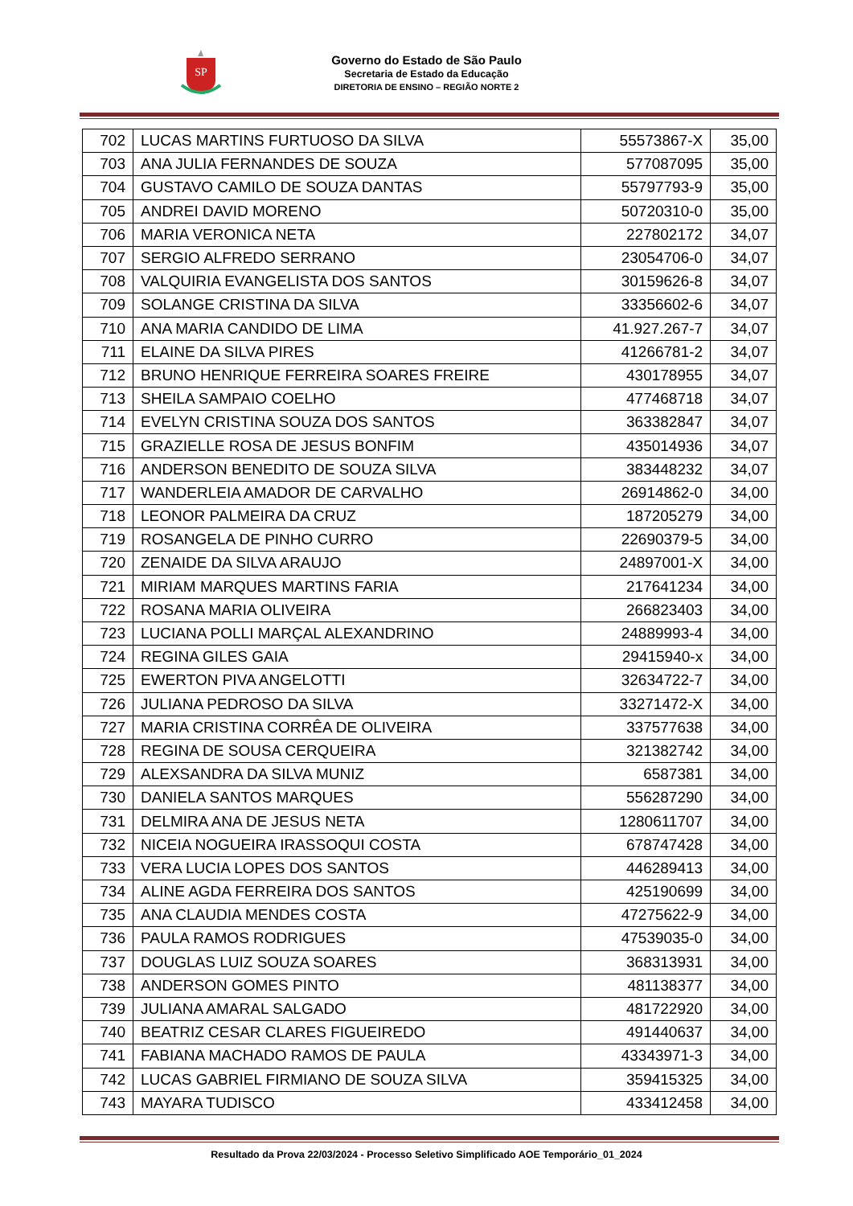SP
Governo do Estado de São Paulo
Secretaria de Estado da Educação
DIRETORIA DE ENSINO – REGIÃO NORTE 2
| 702 | LUCAS MARTINS FURTUOSO DA SILVA | 55573867-X | 35,00 |
| 703 | ANA JULIA FERNANDES DE SOUZA | 577087095 | 35,00 |
| 704 | GUSTAVO CAMILO DE SOUZA DANTAS | 55797793-9 | 35,00 |
| 705 | ANDREI DAVID MORENO | 50720310-0 | 35,00 |
| 706 | MARIA VERONICA NETA | 227802172 | 34,07 |
| 707 | SERGIO ALFREDO SERRANO | 23054706-0 | 34,07 |
| 708 | VALQUIRIA EVANGELISTA DOS SANTOS | 30159626-8 | 34,07 |
| 709 | SOLANGE CRISTINA DA SILVA | 33356602-6 | 34,07 |
| 710 | ANA MARIA CANDIDO DE LIMA | 41.927.267-7 | 34,07 |
| 711 | ELAINE DA SILVA PIRES | 41266781-2 | 34,07 |
| 712 | BRUNO HENRIQUE FERREIRA SOARES FREIRE | 430178955 | 34,07 |
| 713 | SHEILA SAMPAIO COELHO | 477468718 | 34,07 |
| 714 | EVELYN CRISTINA SOUZA DOS SANTOS | 363382847 | 34,07 |
| 715 | GRAZIELLE ROSA DE JESUS BONFIM | 435014936 | 34,07 |
| 716 | ANDERSON BENEDITO DE SOUZA SILVA | 383448232 | 34,07 |
| 717 | WANDERLEIA AMADOR DE CARVALHO | 26914862-0 | 34,00 |
| 718 | LEONOR PALMEIRA DA CRUZ | 187205279 | 34,00 |
| 719 | ROSANGELA DE PINHO CURRO | 22690379-5 | 34,00 |
| 720 | ZENAIDE DA SILVA ARAUJO | 24897001-X | 34,00 |
| 721 | MIRIAM MARQUES MARTINS FARIA | 217641234 | 34,00 |
| 722 | ROSANA MARIA OLIVEIRA | 266823403 | 34,00 |
| 723 | LUCIANA POLLI MARÇAL ALEXANDRINO | 24889993-4 | 34,00 |
| 724 | REGINA GILES GAIA | 29415940-x | 34,00 |
| 725 | EWERTON PIVA ANGELOTTI | 32634722-7 | 34,00 |
| 726 | JULIANA PEDROSO DA SILVA | 33271472-X | 34,00 |
| 727 | MARIA CRISTINA CORRÊA DE OLIVEIRA | 337577638 | 34,00 |
| 728 | REGINA DE SOUSA CERQUEIRA | 321382742 | 34,00 |
| 729 | ALEXSANDRA DA SILVA MUNIZ | 6587381 | 34,00 |
| 730 | DANIELA SANTOS MARQUES | 556287290 | 34,00 |
| 731 | DELMIRA ANA DE JESUS NETA | 1280611707 | 34,00 |
| 732 | NICEIA NOGUEIRA IRASSOQUI COSTA | 678747428 | 34,00 |
| 733 | VERA LUCIA LOPES DOS SANTOS | 446289413 | 34,00 |
| 734 | ALINE AGDA FERREIRA DOS SANTOS | 425190699 | 34,00 |
| 735 | ANA CLAUDIA MENDES COSTA | 47275622-9 | 34,00 |
| 736 | PAULA RAMOS RODRIGUES | 47539035-0 | 34,00 |
| 737 | DOUGLAS LUIZ SOUZA SOARES | 368313931 | 34,00 |
| 738 | ANDERSON GOMES PINTO | 481138377 | 34,00 |
| 739 | JULIANA AMARAL SALGADO | 481722920 | 34,00 |
| 740 | BEATRIZ CESAR CLARES FIGUEIREDO | 491440637 | 34,00 |
| 741 | FABIANA MACHADO RAMOS DE PAULA | 43343971-3 | 34,00 |
| 742 | LUCAS GABRIEL FIRMIANO DE SOUZA SILVA | 359415325 | 34,00 |
| 743 | MAYARA TUDISCO | 433412458 | 34,00 |
Resultado da Prova 22/03/2024 - Processo Seletivo Simplificado AOE Temporário_01_2024